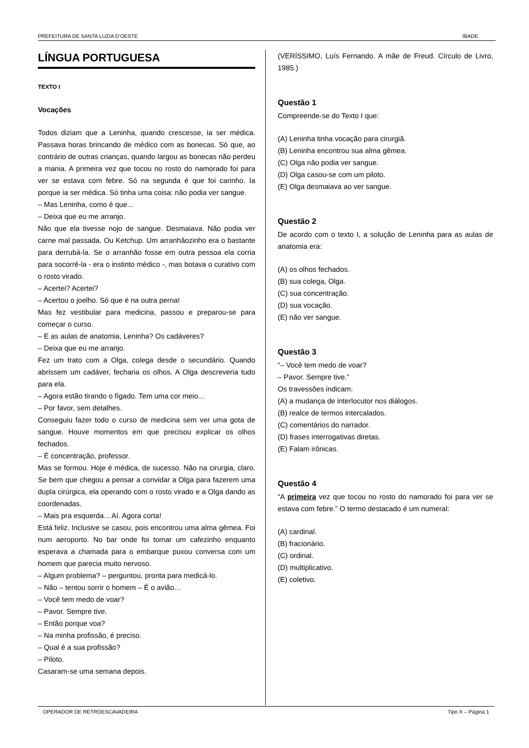PREFEITURA DE SANTA LUZIA D’OESTE IBADE
LÍNGUA PORTUGUESA
TEXTO I
Vocações
Todos diziam que a Leninha, quando crescesse, ia ser médica. Passava horas brincando de médico com as bonecas. Só que, ao contrário de outras crianças, quando largou as bonecas não perdeu a mania. A primeira vez que tocou no rosto do namorado foi para ver se estava com febre. Só na segunda é que foi carinho. Ia porque ia ser médica. Só tinha uma coisa: não podia ver sangue.
– Mas Leninha, como é que...
– Deixa que eu me arranjo.
Não que ela tivesse nojo de sangue. Desmaiava. Não podia ver carne mal passada. Ou Ketchup. Um arranhãozinho era o bastante para derrubá-la. Se o arranhão fosse em outra pessoa ela corria para socorrê-la - era o instinto médico -, mas botava o curativo com o rosto virado.
– Acertei? Acertei?
– Acertou o joelho. Só que é na outra perna!
Mas fez vestibular para medicina, passou e preparou-se para começar o curso.
– E as aulas de anatomia, Leninha? Os cadáveres?
– Deixa que eu me arranjo.
Fez um trato com a Olga, colega desde o secundário. Quando abrissem um cadáver, fecharia os olhos. A Olga descreveria tudo para ela.
– Agora estão tirando o fígado. Tem uma cor meio...
– Por favor, sem detalhes.
Conseguiu fazer todo o curso de medicina sem ver uma gota de sangue. Houve momentos em que precisou explicar os olhos fechados.
– É concentração, professor.
Mas se formou. Hoje é médica, de sucesso. Não na cirurgia, claro. Se bem que chegou a pensar a convidar a Olga para fazerem uma dupla cirúrgica, ela operando com o rosto virado e a Olga dando as coordenadas.
– Mais pra esquerda... Aí. Agora corta!
Está feliz. Inclusive se casou, pois encontrou uma alma gêmea. Foi num aeroporto. No bar onde foi tomar um cafezinho enquanto esperava a chamada para o embarque puxou conversa com um homem que parecia muito nervoso.
– Algum problema? – perguntou, pronta para medicá-lo.
– Não – tentou sorrir o homem – É o avião…
– Você tem medo de voar?
– Pavor. Sempre tive.
– Então porque voa?
– Na minha profissão, é preciso.
– Qual é a sua profissão?
– Piloto.
Casaram-se uma semana depois.
(VERÍSSIMO, Luís Fernando. A mãe de Freud. Círculo de Livro, 1985.)
Questão 1
Compreende-se do Texto I que:
(A) Leninha tinha vocação para cirurgiã.
(B) Leninha encontrou sua alma gêmea.
(C) Olga não podia ver sangue.
(D) Olga casou-se com um piloto.
(E) Olga desmaiava ao ver sangue.
Questão 2
De acordo com o texto I, a solução de Leninha para as aulas de anatomia era:
(A) os olhos fechados.
(B) sua colega, Olga.
(C) sua concentração.
(D) sua vocação.
(E) não ver sangue.
Questão 3
“– Você tem medo de voar?
– Pavor. Sempre tive.”
Os travessões indicam:
(A) a mudança de interlocutor nos diálogos.
(B) realce de termos intercalados.
(C) comentários do narrador.
(D) frases interrogativas diretas.
(E) Falam irônicas.
Questão 4
“A primeira vez que tocou no rosto do namorado foi para ver se estava com febre.” O termo destacado é um numeral:
(A) cardinal.
(B) fracionário.
(C) ordinal.
(D) multiplicativo.
(E) coletivo.
OPERADOR DE RETROESCAVADEIRA Tipo X – Página 1